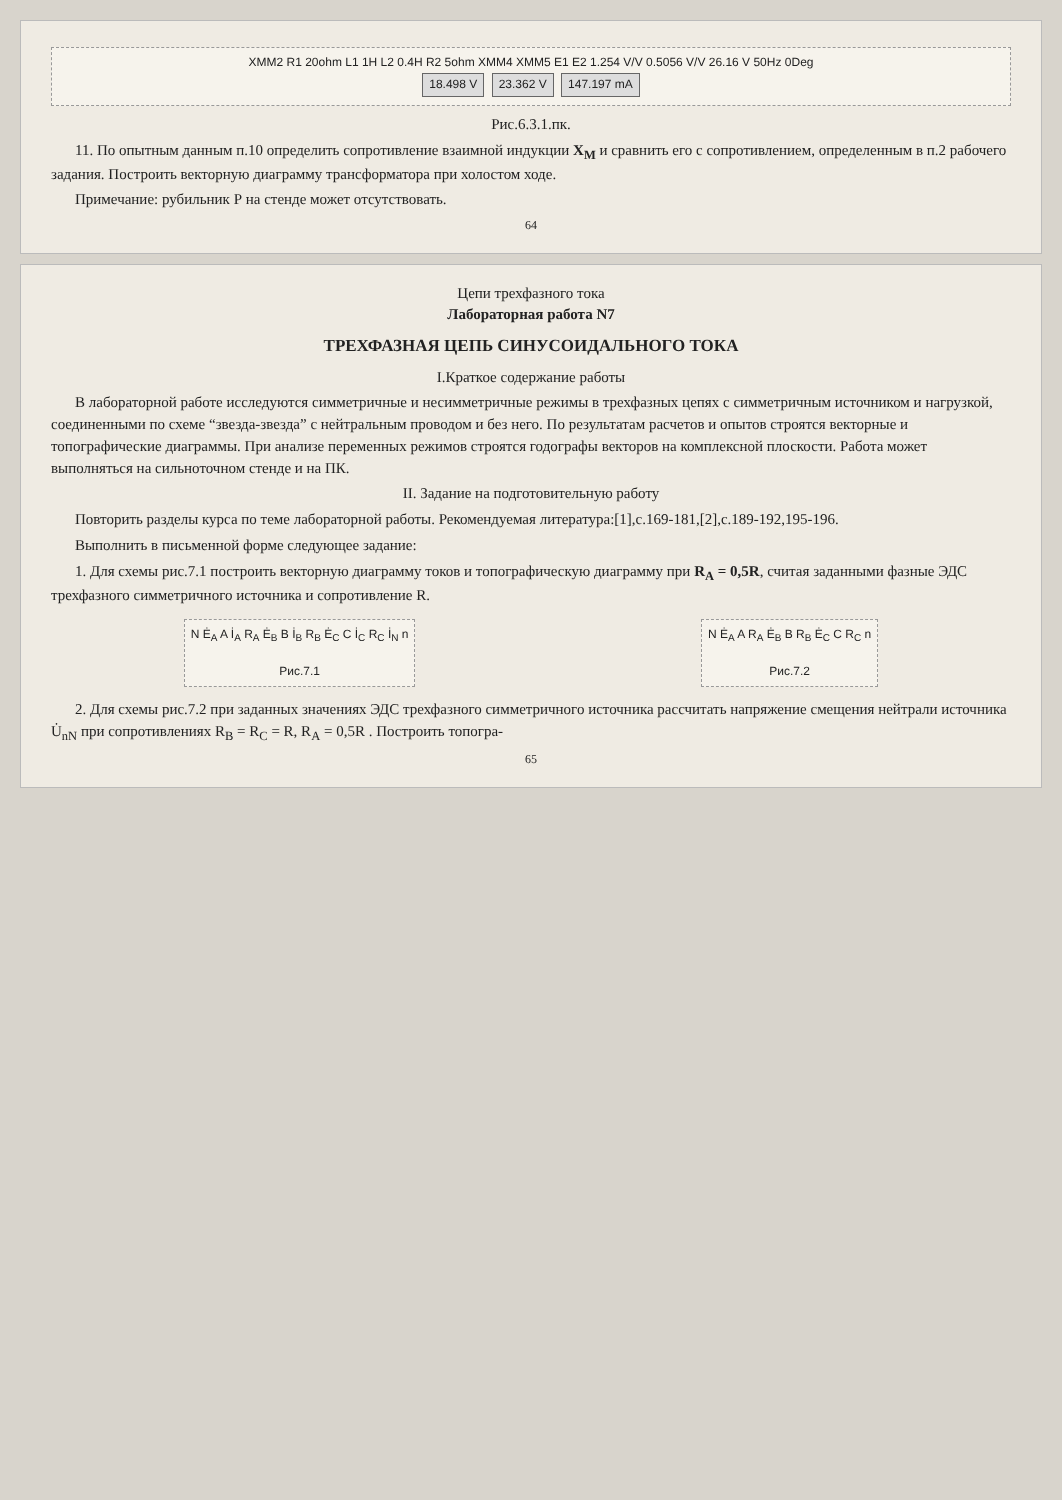XMM2 R1 20ohm L1 1H L2 0.4H R2 5ohm XMM4 XMM5 E1 E2 1.254 V/V 0.5056 V/V 26.16 V 50Hz 0Deg
18.498 V 23.362 V 147.197 mA
Рис.6.3.1.пк.
11. По опытным данным п.10 определить сопротивление взаимной индукции X<sub>M</sub> и сравнить его с сопротивлением, определенным в п.2 рабочего задания. Построить векторную диаграмму трансформатора при холостом ходе.
Примечание: рубильник Р на стенде может отсутствовать.
64
Цепи трехфазного тока
Лабораторная работа N7
ТРЕХФАЗНАЯ ЦЕПЬ СИНУСОИДАЛЬНОГО ТОКА
I.Краткое содержание работы
В лабораторной работе исследуются симметричные и несимметричные режимы в трехфазных цепях с симметричным источником и нагрузкой, соединенными по схеме “звезда-звезда” с нейтральным проводом и без него. По результатам расчетов и опытов строятся векторные и топографические диаграммы. При анализе переменных режимов строятся годографы векторов на комплексной плоскости. Работа может выполняться на сильноточном стенде и на ПК.
II. Задание на подготовительную работу
Повторить разделы курса по теме лабораторной работы. Рекомендуемая литература:[1],с.169-181,[2],с.189-192,195-196.
Выполнить в письменной форме следующее задание:
1. Для схемы рис.7.1 построить векторную диаграмму токов и топографическую диаграмму при R<sub>A</sub> = 0,5R, считая заданными фазные ЭДС трехфазного симметричного источника и сопротивление R.
N Ė<sub>A</sub> A İ<sub>A</sub> R<sub>A</sub> Ė<sub>B</sub> B İ<sub>B</sub> R<sub>B</sub> Ė<sub>C</sub> C İ<sub>C</sub> R<sub>C</sub> İ<sub>N</sub> n
Рис.7.1
N Ė<sub>A</sub> A R<sub>A</sub> Ė<sub>B</sub> B R<sub>B</sub> Ė<sub>C</sub> C R<sub>C</sub> n
Рис.7.2
2. Для схемы рис.7.2 при заданных значениях ЭДС трехфазного симметричного источника рассчитать напряжение смещения нейтрали источника U̇<sub>nN</sub> при сопротивлениях R<sub>B</sub> = R<sub>C</sub> = R, R<sub>A</sub> = 0,5R . Построить топогра-
65